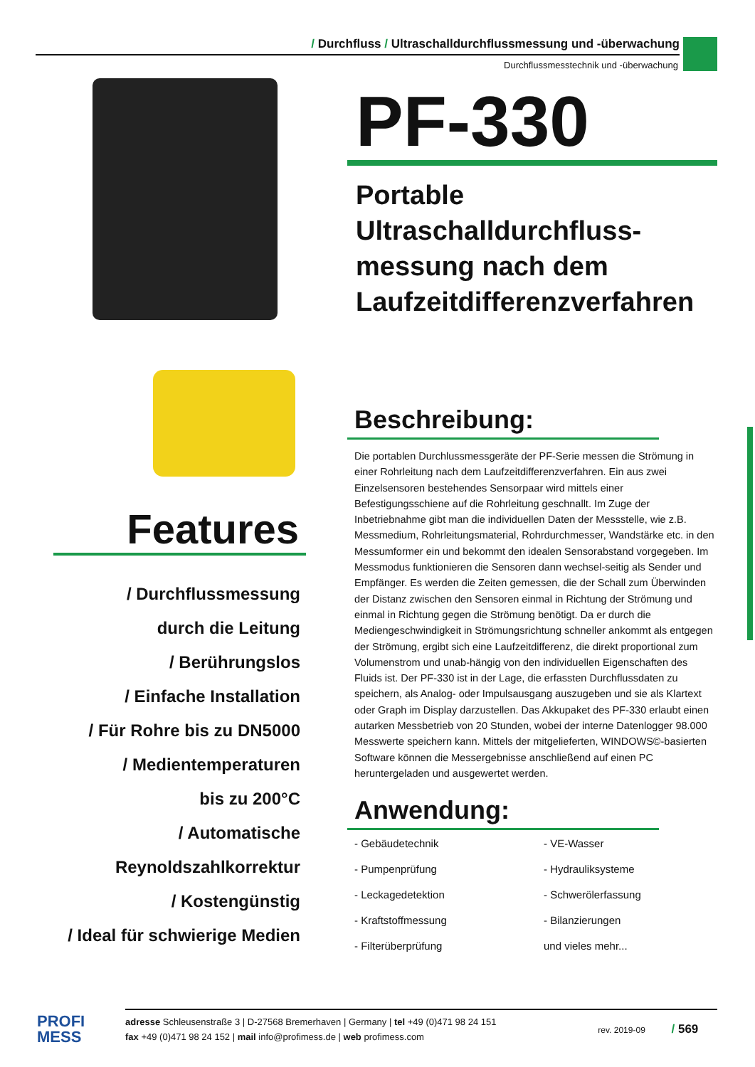/ Durchfluss / Ultraschalldurchflussmessung und -überwachung
Durchflussmesstechnik und -überwachung
Features
/ Durchflussmessung
durch die Leitung
/ Berührungslos
/ Einfache Installation
/ Für Rohre bis zu DN5000
/ Medientemperaturen
bis zu 200°C
/ Automatische
Reynoldszahlkorrektur
/ Kostengünstig
/ Ideal für schwierige Medien
PF-330
Portable Ultraschalldurchfluss-
messung nach dem
Laufzeitdifferenzverfahren
Beschreibung:
Die portablen Durchlussmessgeräte der PF-Serie messen die Strömung in einer Rohrleitung nach dem Laufzeitdifferenzverfahren. Ein aus zwei Einzelsensoren bestehendes Sensorpaar wird mittels einer Befestigungsschiene auf die Rohrleitung geschnallt. Im Zuge der Inbetriebnahme gibt man die individuellen Daten der Messstelle, wie z.B. Messmedium, Rohrleitungsmaterial, Rohrdurchmesser, Wandstärke etc. in den Messumformer ein und bekommt den idealen Sensorabstand vorgegeben. Im Messmodus funktionieren die Sensoren dann wechsel-seitig als Sender und Empfänger. Es werden die Zeiten gemessen, die der Schall zum Überwinden der Distanz zwischen den Sensoren einmal in Richtung der Strömung und einmal in Richtung gegen die Strömung benötigt. Da er durch die Mediengeschwindigkeit in Strömungsrichtung schneller ankommt als entgegen der Strömung, ergibt sich eine Laufzeitdifferenz, die direkt proportional zum Volumenstrom und unab-hängig von den individuellen Eigenschaften des Fluids ist. Der PF-330 ist in der Lage, die erfassten Durchflussdaten zu speichern, als Analog- oder Impulsausgang auszugeben und sie als Klartext oder Graph im Display darzustellen. Das Akkupaket des PF-330 erlaubt einen autarken Messbetrieb von 20 Stunden, wobei der interne Datenlogger 98.000 Messwerte speichern kann. Mittels der mitgelieferten, WINDOWS©-basierten Software können die Messergebnisse anschließend auf einen PC heruntergeladen und ausgewertet werden.
Anwendung:
- Gebäudetechnik
- VE-Wasser
- Pumpenprüfung
- Hydrauliksysteme
- Leckagedetektion
- Schwerölerfassung
- Kraftstoffmessung
- Bilanzierungen
- Filterüberprüfung
und vieles mehr...
PROFI
MESS
adresse Schleusenstraße 3 | D-27568 Bremerhaven | Germany | tel +49 (0)471 98 24 151
fax +49 (0)471 98 24 152 | mail info@profimess.de | web profimess.com
rev. 2019-09 / 569